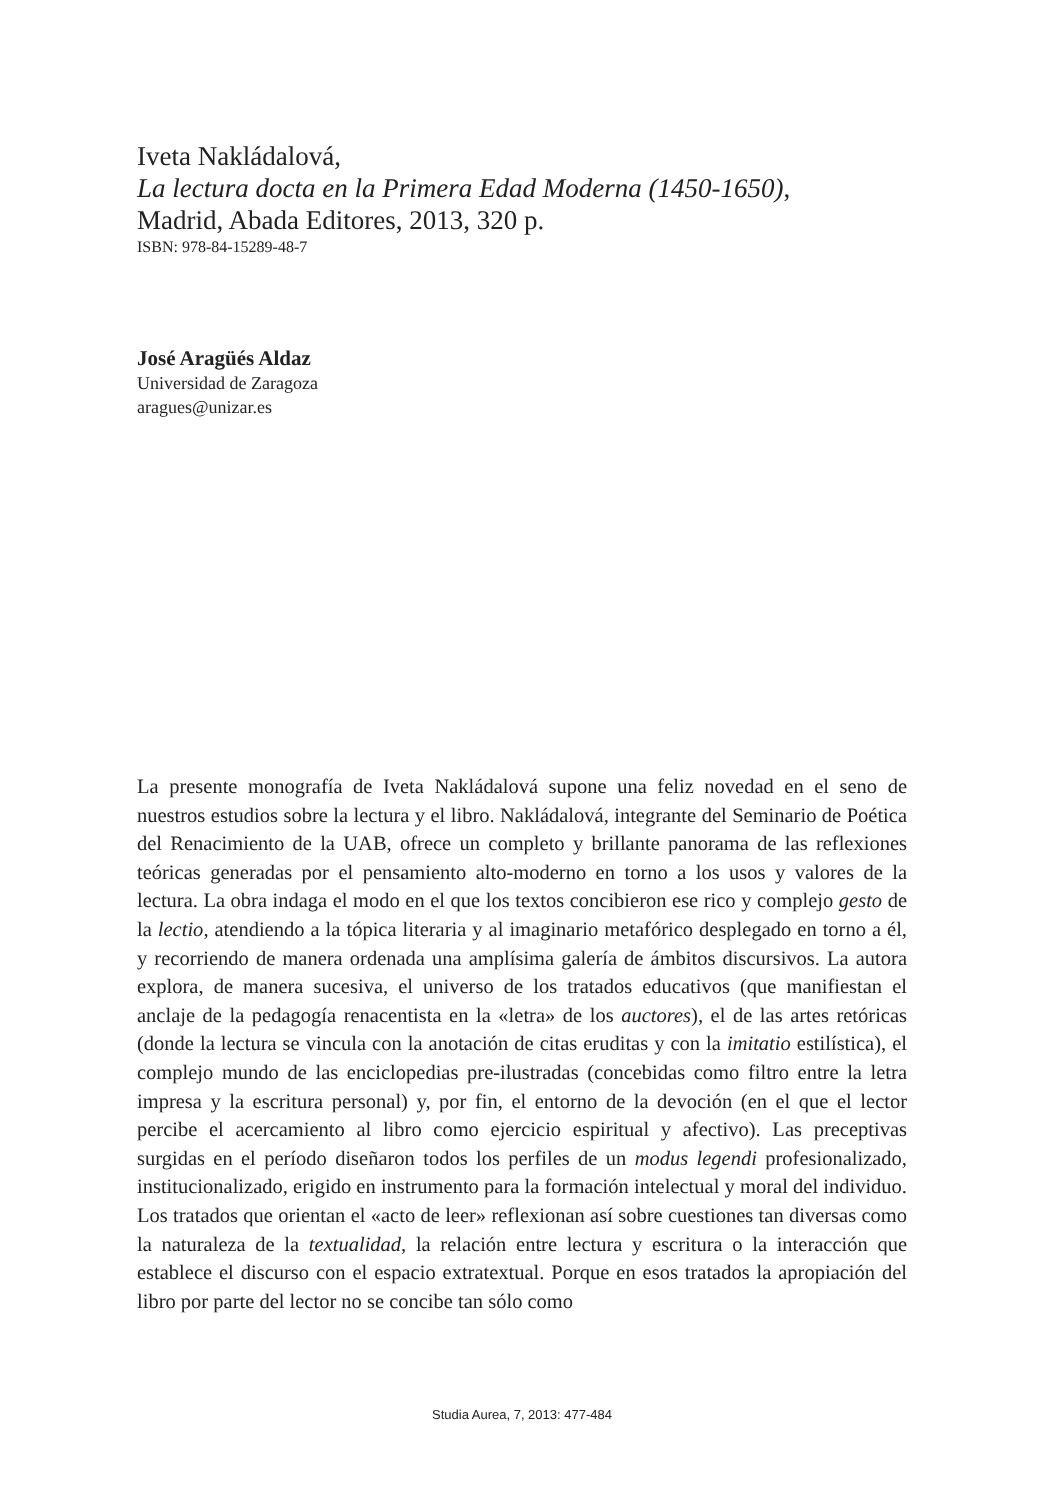Iveta Nakládalová,
La lectura docta en la Primera Edad Moderna (1450-1650),
Madrid, Abada Editores, 2013, 320 p.
ISBN: 978-84-15289-48-7
José Aragüés Aldaz
Universidad de Zaragoza
aragues@unizar.es
La presente monografía de Iveta Nakládalová supone una feliz novedad en el seno de nuestros estudios sobre la lectura y el libro. Nakládalová, integrante del Seminario de Poética del Renacimiento de la UAB, ofrece un completo y brillante panorama de las reflexiones teóricas generadas por el pensamiento alto-moderno en torno a los usos y valores de la lectura. La obra indaga el modo en el que los textos concibieron ese rico y complejo gesto de la lectio, atendiendo a la tópica literaria y al imaginario metafórico desplegado en torno a él, y recorriendo de manera ordenada una amplísima galería de ámbitos discursivos. La autora explora, de manera sucesiva, el universo de los tratados educativos (que manifiestan el anclaje de la pedagogía renacentista en la «letra» de los auctores), el de las artes retóricas (donde la lectura se vincula con la anotación de citas eruditas y con la imitatio estilística), el complejo mundo de las enciclopedias pre-ilustradas (concebidas como filtro entre la letra impresa y la escritura personal) y, por fin, el entorno de la devoción (en el que el lector percibe el acercamiento al libro como ejercicio espiritual y afectivo). Las preceptivas surgidas en el período diseñaron todos los perfiles de un modus legendi profesionalizado, institucionalizado, erigido en instrumento para la formación intelectual y moral del individuo. Los tratados que orientan el «acto de leer» reflexionan así sobre cuestiones tan diversas como la naturaleza de la textualidad, la relación entre lectura y escritura o la interacción que establece el discurso con el espacio extratextual. Porque en esos tratados la apropiación del libro por parte del lector no se concibe tan sólo como
Studia Aurea, 7, 2013: 477-484